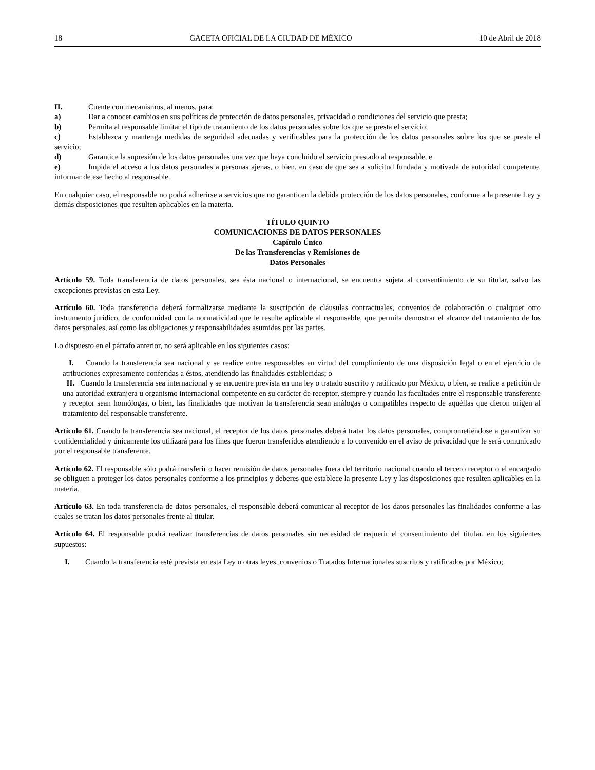18 GACETA OFICIAL DE LA CIUDAD DE MÉXICO 10 de Abril de 2018
II. Cuente con mecanismos, al menos, para:
a) Dar a conocer cambios en sus políticas de protección de datos personales, privacidad o condiciones del servicio que presta;
b) Permita al responsable limitar el tipo de tratamiento de los datos personales sobre los que se presta el servicio;
c) Establezca y mantenga medidas de seguridad adecuadas y verificables para la protección de los datos personales sobre los que se preste el servicio;
d) Garantice la supresión de los datos personales una vez que haya concluido el servicio prestado al responsable, e
e) Impida el acceso a los datos personales a personas ajenas, o bien, en caso de que sea a solicitud fundada y motivada de autoridad competente, informar de ese hecho al responsable.
En cualquier caso, el responsable no podrá adherirse a servicios que no garanticen la debida protección de los datos personales, conforme a la presente Ley y demás disposiciones que resulten aplicables en la materia.
TÍTULO QUINTO
COMUNICACIONES DE DATOS PERSONALES
Capítulo Único
De las Transferencias y Remisiones de
Datos Personales
Artículo 59. Toda transferencia de datos personales, sea ésta nacional o internacional, se encuentra sujeta al consentimiento de su titular, salvo las excepciones previstas en esta Ley.
Artículo 60. Toda transferencia deberá formalizarse mediante la suscripción de cláusulas contractuales, convenios de colaboración o cualquier otro instrumento jurídico, de conformidad con la normatividad que le resulte aplicable al responsable, que permita demostrar el alcance del tratamiento de los datos personales, así como las obligaciones y responsabilidades asumidas por las partes.
Lo dispuesto en el párrafo anterior, no será aplicable en los siguientes casos:
I. Cuando la transferencia sea nacional y se realice entre responsables en virtud del cumplimiento de una disposición legal o en el ejercicio de atribuciones expresamente conferidas a éstos, atendiendo las finalidades establecidas; o
II. Cuando la transferencia sea internacional y se encuentre prevista en una ley o tratado suscrito y ratificado por México, o bien, se realice a petición de una autoridad extranjera u organismo internacional competente en su carácter de receptor, siempre y cuando las facultades entre el responsable transferente y receptor sean homólogas, o bien, las finalidades que motivan la transferencia sean análogas o compatibles respecto de aquéllas que dieron origen al tratamiento del responsable transferente.
Artículo 61. Cuando la transferencia sea nacional, el receptor de los datos personales deberá tratar los datos personales, comprometiéndose a garantizar su confidencialidad y únicamente los utilizará para los fines que fueron transferidos atendiendo a lo convenido en el aviso de privacidad que le será comunicado por el responsable transferente.
Artículo 62. El responsable sólo podrá transferir o hacer remisión de datos personales fuera del territorio nacional cuando el tercero receptor o el encargado se obliguen a proteger los datos personales conforme a los principios y deberes que establece la presente Ley y las disposiciones que resulten aplicables en la materia.
Artículo 63. En toda transferencia de datos personales, el responsable deberá comunicar al receptor de los datos personales las finalidades conforme a las cuales se tratan los datos personales frente al titular.
Artículo 64. El responsable podrá realizar transferencias de datos personales sin necesidad de requerir el consentimiento del titular, en los siguientes supuestos:
I. Cuando la transferencia esté prevista en esta Ley u otras leyes, convenios o Tratados Internacionales suscritos y ratificados por México;